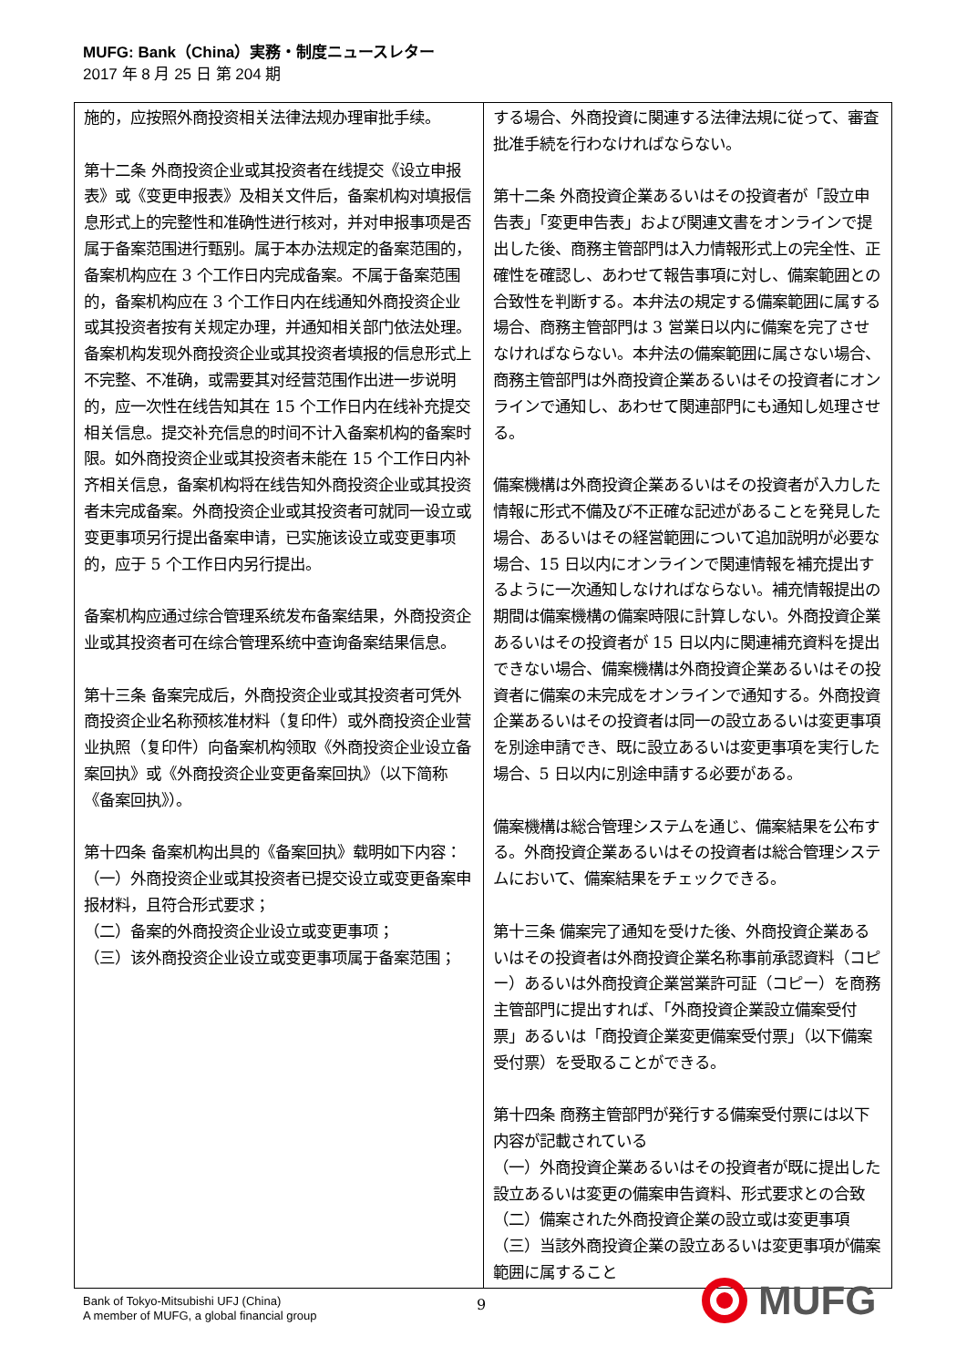MUFG: Bank（China）実務・制度ニュースレター
2017 年 8 月 25 日 第 204 期
| 施的，应按照外商投资相关法律法规办理审批手续。 第十二条 外商投资企业或其投资者在线提交《设立申报表》或《变更申报表》及相关文件后，备案机构对填报信息形式上的完整性和准确性进行核对，并对申报事项是否属于备案范围进行甄别。属于本办法规定的备案范围的，备案机构应在 3 个工作日内完成备案。不属于备案范围的，备案机构应在 3 个工作日内在线通知外商投资企业或其投资者按有关规定办理，并通知相关部门依法处理。 备案机构发现外商投资企业或其投资者填报的信息形式上不完整、不准确，或需要其对经营范围作出进一步说明的，应一次性在线告知其在 15 个工作日内在线补充提交相关信息。提交补充信息的时间不计入备案机构的备案时限。如外商投资企业或其投资者未能在 15 个工作日内补齐相关信息，备案机构将在线告知外商投资企业或其投资者未完成备案。外商投资企业或其投资者可就同一设立或变更事项另行提出备案申请，已实施该设立或变更事项的，应于 5 个工作日内另行提出。 备案机构应通过综合管理系统发布备案结果，外商投资企业或其投资者可在综合管理系统中查询备案结果信息。 第十三条 备案完成后，外商投资企业或其投资者可凭外商投资企业名称预核准材料（复印件）或外商投资企业营业执照（复印件）向备案机构领取《外商投资企业设立备案回执》或《外商投资企业变更备案回执》（以下简称《备案回执》）。 第十四条 备案机构出具的《备案回执》载明如下内容： （一）外商投资企业或其投资者已提交设立或变更备案申报材料，且符合形式要求； （二）备案的外商投资企业设立或变更事项； （三）该外商投资企业设立或变更事项属于备案范围； | する場合、外商投資に関連する法律法規に従って、審査批准手続を行わなければならない。 第十二条 外商投資企業あるいはその投資者が「設立申告表」「変更申告表」および関連文書をオンラインで提出した後、商務主管部門は入力情報形式上の完全性、正確性を確認し、あわせて報告事項に対し、備案範囲との合致性を判断する。本弁法の規定する備案範囲に属する場合、商務主管部門は 3 営業日以内に備案を完了させなければならない。本弁法の備案範囲に属さない場合、商務主管部門は外商投資企業あるいはその投資者にオンラインで通知し、あわせて関連部門にも通知し処理させる。 備案機構は外商投資企業あるいはその投資者が入力した情報に形式不備及び不正確な記述があることを発見した場合、あるいはその経営範囲について追加説明が必要な場合、15 日以内にオンラインで関連情報を補充提出するように一次通知しなければならない。補充情報提出の期間は備案機構の備案時限に計算しない。外商投資企業あるいはその投資者が 15 日以内に関連補充資料を提出できない場合、備案機構は外商投資企業あるいはその投資者に備案の未完成をオンラインで通知する。外商投資企業あるいはその投資者は同一の設立あるいは変更事項を別途申請でき、既に設立あるいは変更事項を実行した場合、5 日以内に別途申請する必要がある。 備案機構は総合管理システムを通じ、備案結果を公布する。外商投資企業あるいはその投資者は総合管理システムにおいて、備案結果をチェックできる。 第十三条 備案完了通知を受けた後、外商投資企業あるいはその投資者は外商投資企業名称事前承認資料（コピー）あるいは外商投資企業営業許可証（コピー）を商務主管部門に提出すれば、「外商投資企業設立備案受付票」あるいは「商投資企業変更備案受付票」（以下備案受付票）を受取ることができる。 第十四条 商務主管部門が発行する備案受付票には以下内容が記載されている （一）外商投資企業あるいはその投資者が既に提出した設立あるいは変更の備案申告資料、形式要求との合致 （二）備案された外商投資企業の設立或は変更事項 （三）当該外商投資企業の設立あるいは変更事項が備案範囲に属すること |
Bank of Tokyo-Mitsubishi UFJ (China)
A member of MUFG, a global financial group
9 MUFG